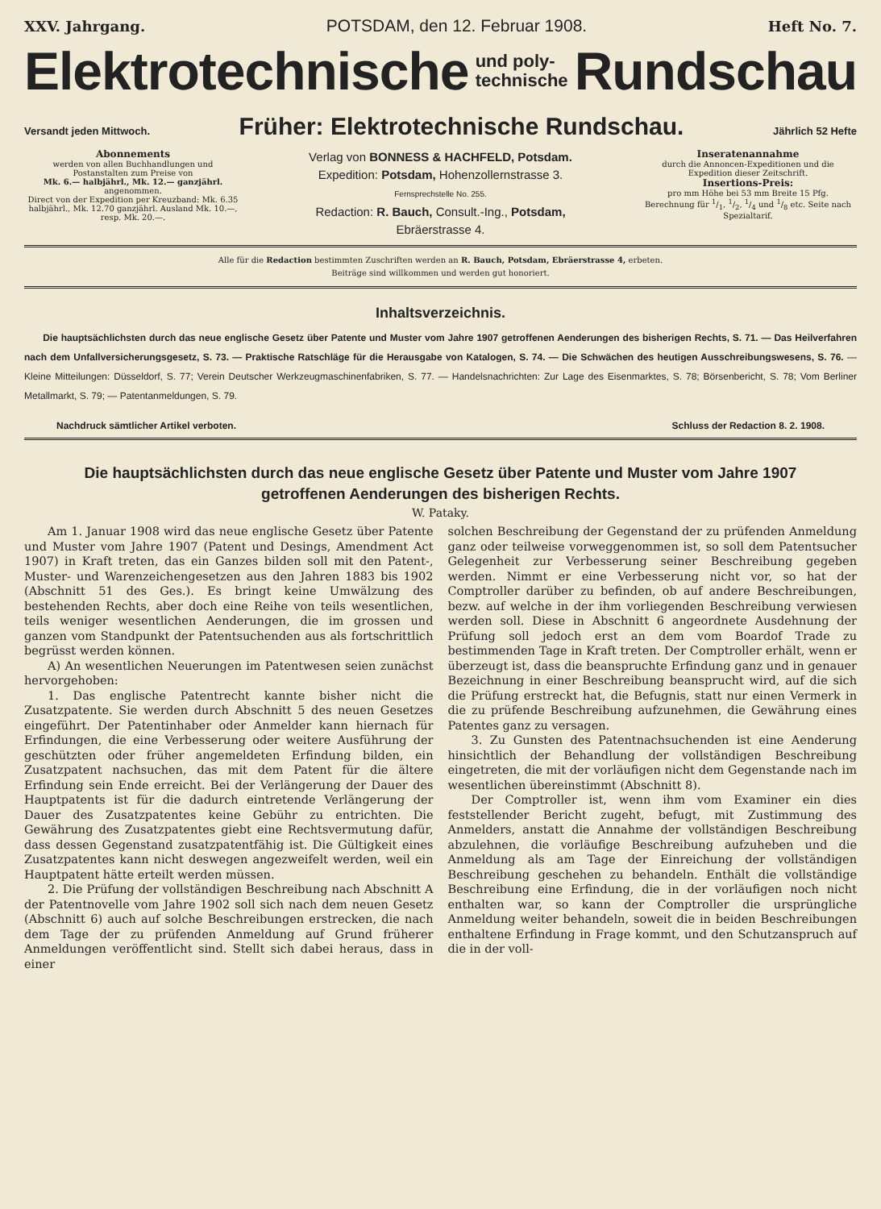XXV. Jahrgang. POTSDAM, den 12. Februar 1908. Heft No. 7.
Elektrotechnische und poly-
technische Rundschau
Versandt jeden Mittwoch. Früher: Elektrotechnische Rundschau. Jährlich 52 Hefte
Abonnements
werden von allen Buchhandlungen und Postanstalten zum Preise von
Mk. 6.— halbjährl., Mk. 12.— ganzjährl.
angenommen.
Direct von der Expedition per Kreuzband: Mk. 6.35 halbjährl., Mk. 12.70 ganzjährl. Ausland Mk. 10.—, resp. Mk. 20.—.
Verlag von BONNESS & HACHFELD, Potsdam.
Expedition: Potsdam, Hohenzollernstrasse 3.
Fernsprechstelle No. 255.
Redaction: R. Bauch, Consult.-Ing., Potsdam,
Ebräerstrasse 4.
Inseratenannahme
durch die Annoncen-Expeditionen und die Expedition dieser Zeitschrift.
Insertions-Preis:
pro mm Höhe bei 53 mm Breite 15 Pfg.
Berechnung für 1/1, 1/2, 1/4 und 1/8 etc. Seite nach Spezialtarif.
Alle für die Redaction bestimmten Zuschriften werden an R. Bauch, Potsdam, Ebräerstrasse 4, erbeten.
Beiträge sind willkommen und werden gut honoriert.
Inhaltsverzeichnis.
Die hauptsächlichsten durch das neue englische Gesetz über Patente und Muster vom Jahre 1907 getroffenen Aenderungen des bisherigen Rechts, S. 71. — Das Heilverfahren nach dem Unfallversicherungsgesetz, S. 73. — Praktische Ratschläge für die Herausgabe von Katalogen, S. 74. — Die Schwächen des heutigen Ausschreibungswesens, S. 76. — Kleine Mitteilungen: Düsseldorf, S. 77; Verein Deutscher Werkzeugmaschinenfabriken, S. 77. — Handelsnachrichten: Zur Lage des Eisenmarktes, S. 78; Börsenbericht, S. 78; Vom Berliner Metallmarkt, S. 79; — Patentanmeldungen, S. 79.
Nachdruck sämtlicher Artikel verboten. Schluss der Redaction 8. 2. 1908.
Die hauptsächlichsten durch das neue englische Gesetz über Patente und Muster vom Jahre 1907
getroffenen Aenderungen des bisherigen Rechts.
W. Pataky.
Am 1. Januar 1908 wird das neue englische Gesetz über Patente und Muster vom Jahre 1907 (Patent und Desings, Amendment Act 1907) in Kraft treten, das ein Ganzes bilden soll mit den Patent-, Muster- und Warenzeichengesetzen aus den Jahren 1883 bis 1902 (Abschnitt 51 des Ges.). Es bringt keine Umwälzung des bestehenden Rechts, aber doch eine Reihe von teils wesentlichen, teils weniger wesentlichen Aenderungen, die im grossen und ganzen vom Standpunkt der Patentsuchenden aus als fortschrittlich begrüsst werden können.
A) An wesentlichen Neuerungen im Patentwesen seien zunächst hervorgehoben:
1. Das englische Patentrecht kannte bisher nicht die Zusatzpatente. Sie werden durch Abschnitt 5 des neuen Gesetzes eingeführt. Der Patentinhaber oder Anmelder kann hiernach für Erfindungen, die eine Verbesserung oder weitere Ausführung der geschützten oder früher angemeldeten Erfindung bilden, ein Zusatzpatent nachsuchen, das mit dem Patent für die ältere Erfindung sein Ende erreicht. Bei der Verlängerung der Dauer des Hauptpatents ist für die dadurch eintretende Verlängerung der Dauer des Zusatzpatentes keine Gebühr zu entrichten. Die Gewährung des Zusatzpatentes giebt eine Rechtsvermutung dafür, dass dessen Gegenstand zusatzpatentfähig ist. Die Gültigkeit eines Zusatzpatentes kann nicht deswegen angezweifelt werden, weil ein Hauptpatent hätte erteilt werden müssen.
2. Die Prüfung der vollständigen Beschreibung nach Abschnitt A der Patentnovelle vom Jahre 1902 soll sich nach dem neuen Gesetz (Abschnitt 6) auch auf solche Beschreibungen erstrecken, die nach dem Tage der zu prüfenden Anmeldung auf Grund früherer Anmeldungen veröffentlicht sind. Stellt sich dabei heraus, dass in einer
solchen Beschreibung der Gegenstand der zu prüfenden Anmeldung ganz oder teilweise vorweggenommen ist, so soll dem Patentsucher Gelegenheit zur Verbesserung seiner Beschreibung gegeben werden. Nimmt er eine Verbesserung nicht vor, so hat der Comptroller darüber zu befinden, ob auf andere Beschreibungen, bezw. auf welche in der ihm vorliegenden Beschreibung verwiesen werden soll. Diese in Abschnitt 6 angeordnete Ausdehnung der Prüfung soll jedoch erst an dem vom Boardof Trade zu bestimmenden Tage in Kraft treten. Der Comptroller erhält, wenn er überzeugt ist, dass die beanspruchte Erfindung ganz und in genauer Bezeichnung in einer Beschreibung beansprucht wird, auf die sich die Prüfung erstreckt hat, die Befugnis, statt nur einen Vermerk in die zu prüfende Beschreibung aufzunehmen, die Gewährung eines Patentes ganz zu versagen.
3. Zu Gunsten des Patentnachsuchenden ist eine Aenderung hinsichtlich der Behandlung der vollständigen Beschreibung eingetreten, die mit der vorläufigen nicht dem Gegenstande nach im wesentlichen übereinstimmt (Abschnitt 8).
Der Comptroller ist, wenn ihm vom Examiner ein dies feststellender Bericht zugeht, befugt, mit Zustimmung des Anmelders, anstatt die Annahme der vollständigen Beschreibung abzulehnen, die vorläufige Beschreibung aufzuheben und die Anmeldung als am Tage der Einreichung der vollständigen Beschreibung geschehen zu behandeln. Enthält die vollständige Beschreibung eine Erfindung, die in der vorläufigen noch nicht enthalten war, so kann der Comptroller die ursprüngliche Anmeldung weiter behandeln, soweit die in beiden Beschreibungen enthaltene Erfindung in Frage kommt, und den Schutzanspruch auf die in der voll-